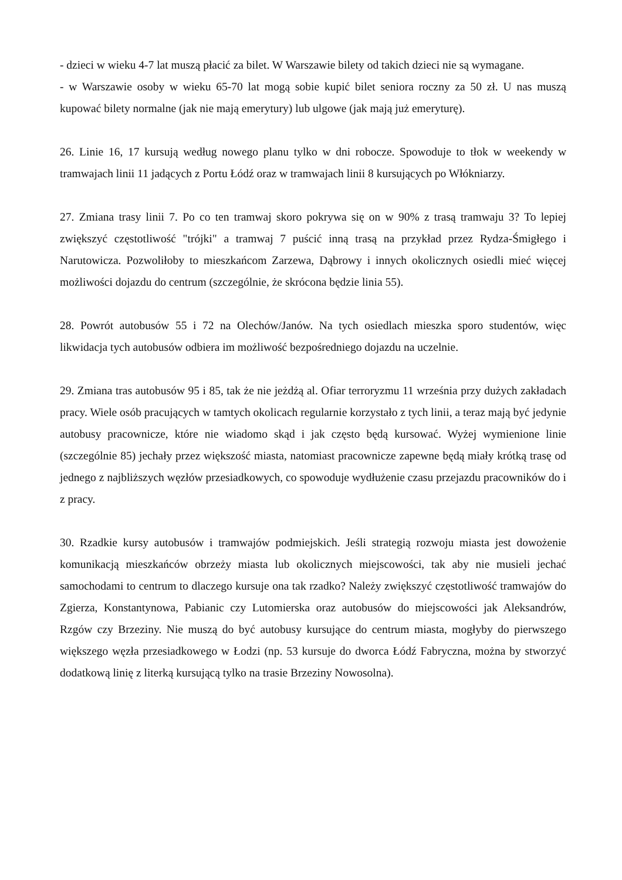- dzieci w wieku 4-7 lat muszą płacić za bilet. W Warszawie bilety od takich dzieci nie są wymagane.
- w Warszawie osoby w wieku 65-70 lat mogą sobie kupić bilet seniora roczny za 50 zł. U nas muszą kupować bilety normalne (jak nie mają emerytury) lub ulgowe (jak mają już emeryturę).
26. Linie 16, 17 kursują według nowego planu tylko w dni robocze. Spowoduje to tłok w weekendy w tramwajach linii 11 jadących z Portu Łódź oraz w tramwajach linii 8 kursujących po Włókniarzy.
27. Zmiana trasy linii 7. Po co ten tramwaj skoro pokrywa się on w 90% z trasą tramwaju 3? To lepiej zwiększyć częstotliwość "trójki" a tramwaj 7 puścić inną trasą na przykład przez Rydza-Śmigłego i Narutowicza. Pozwoliłoby to mieszkańcom Zarzewa, Dąbrowy i innych okolicznych osiedli mieć więcej możliwości dojazdu do centrum (szczególnie, że skrócona będzie linia 55).
28. Powrót autobusów 55 i 72 na Olechów/Janów. Na tych osiedlach mieszka sporo studentów, więc likwidacja tych autobusów odbiera im możliwość bezpośredniego dojazdu na uczelnie.
29. Zmiana tras autobusów 95 i 85, tak że nie jeżdżą al. Ofiar terroryzmu 11 września przy dużych zakładach pracy. Wiele osób pracujących w tamtych okolicach regularnie korzystało z tych linii, a teraz mają być jedynie autobusy pracownicze, które nie wiadomo skąd i jak często będą kursować. Wyżej wymienione linie (szczególnie 85) jechały przez większość miasta, natomiast pracownicze zapewne będą miały krótką trasę od jednego z najbliższych węzłów przesiadkowych, co spowoduje wydłużenie czasu przejazdu pracowników do i z pracy.
30. Rzadkie kursy autobusów i tramwajów podmiejskich. Jeśli strategią rozwoju miasta jest dowożenie komunikacją mieszkańców obrzeży miasta lub okolicznych miejscowości, tak aby nie musieli jechać samochodami to centrum to dlaczego kursuje ona tak rzadko? Należy zwiększyć częstotliwość tramwajów do Zgierza, Konstantynowa, Pabianic czy Lutomierska oraz autobusów do miejscowości jak Aleksandrów, Rzgów czy Brzeziny. Nie muszą do być autobusy kursujące do centrum miasta, mogłyby do pierwszego większego węzła przesiadkowego w Łodzi (np. 53 kursuje do dworca Łódź Fabryczna, można by stworzyć dodatkową linię z literką kursującą tylko na trasie Brzeziny Nowosolna).